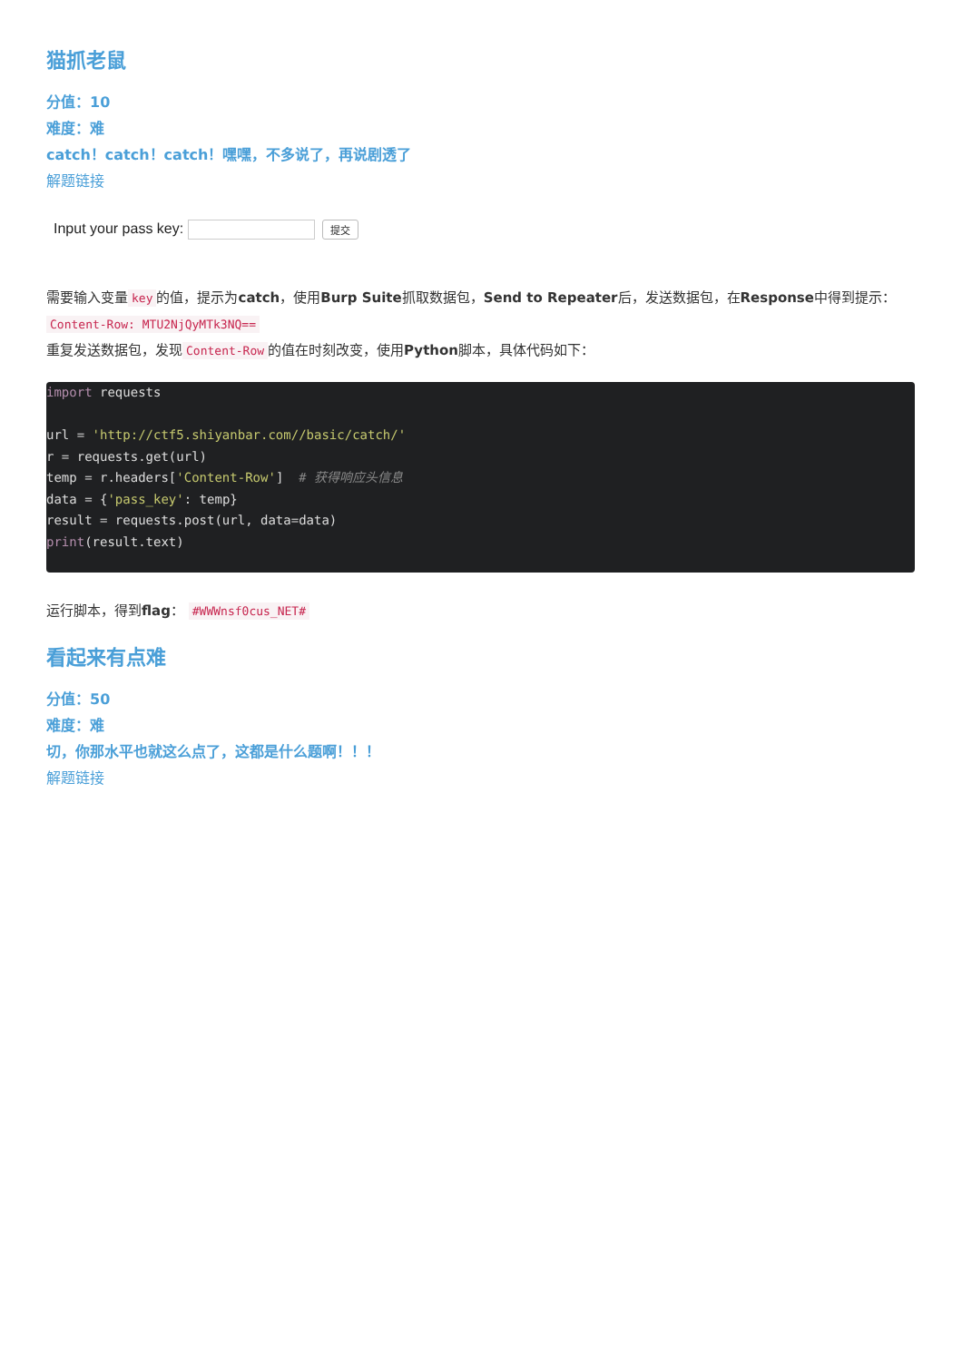猫抓老鼠
分值：10
难度：难
catch！catch！catch！嘿嘿，不多说了，再说剧透了
解题链接
Input your pass key: 提交
需要输入变量 key 的值，提示为catch，使用Burp Suite抓取数据包，Send to Repeater后，发送数据包，在Response中得到提示： Content-Row: MTU2NjQyMTk3NQ==
重复发送数据包，发现 Content-Row 的值在时刻改变，使用Python脚本，具体代码如下：
import requests

url = 'http://ctf5.shiyanbar.com//basic/catch/'
r = requests.get(url)
temp = r.headers['Content-Row']  # 获得响应头信息
data = {'pass_key': temp}
result = requests.post(url, data=data)
print(result.text)
运行脚本，得到flag： #WWWnsf0cus_NET#
看起来有点难
分值：50
难度：难
切，你那水平也就这么点了，这都是什么题啊！！！
解题链接